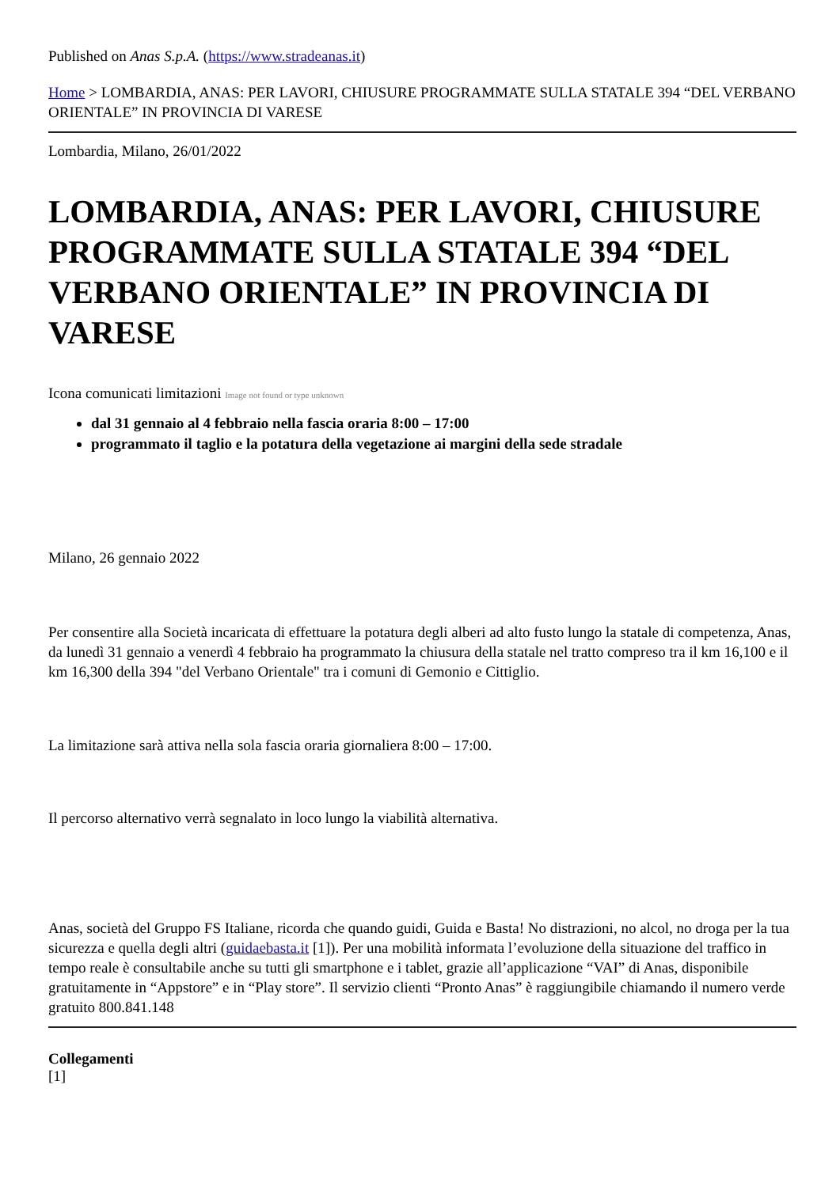Published on Anas S.p.A. (https://www.stradeanas.it)
Home > LOMBARDIA, ANAS: PER LAVORI, CHIUSURE PROGRAMMATE SULLA STATALE 394 “DEL VERBANO ORIENTALE” IN PROVINCIA DI VARESE
Lombardia, Milano, 26/01/2022
LOMBARDIA, ANAS: PER LAVORI, CHIUSURE PROGRAMMATE SULLA STATALE 394 “DEL VERBANO ORIENTALE” IN PROVINCIA DI VARESE
Icona comunicati limitazioni Image not found or type unknown
dal 31 gennaio al 4 febbraio nella fascia oraria 8:00 – 17:00
programmato il taglio e la potatura della vegetazione ai margini della sede stradale
Milano, 26 gennaio 2022
Per consentire alla Società incaricata di effettuare la potatura degli alberi ad alto fusto lungo la statale di competenza, Anas, da lunedì 31 gennaio a venerdì 4 febbraio ha programmato la chiusura della statale nel tratto compreso tra il km 16,100 e il km 16,300 della 394 "del Verbano Orientale" tra i comuni di Gemonio e Cittiglio.
La limitazione sarà attiva nella sola fascia oraria giornaliera 8:00 – 17:00.
Il percorso alternativo verrà segnalato in loco lungo la viabilità alternativa.
Anas, società del Gruppo FS Italiane, ricorda che quando guidi, Guida e Basta! No distrazioni, no alcol, no droga per la tua sicurezza e quella degli altri (guidaebasta.it [1]). Per una mobilità informata l’evoluzione della situazione del traffico in tempo reale è consultabile anche su tutti gli smartphone e i tablet, grazie all’applicazione “VAI” di Anas, disponibile gratuitamente in “Appstore” e in “Play store”. Il servizio clienti “Pronto Anas” è raggiungibile chiamando il numero verde gratuito 800.841.148
Collegamenti
[1]